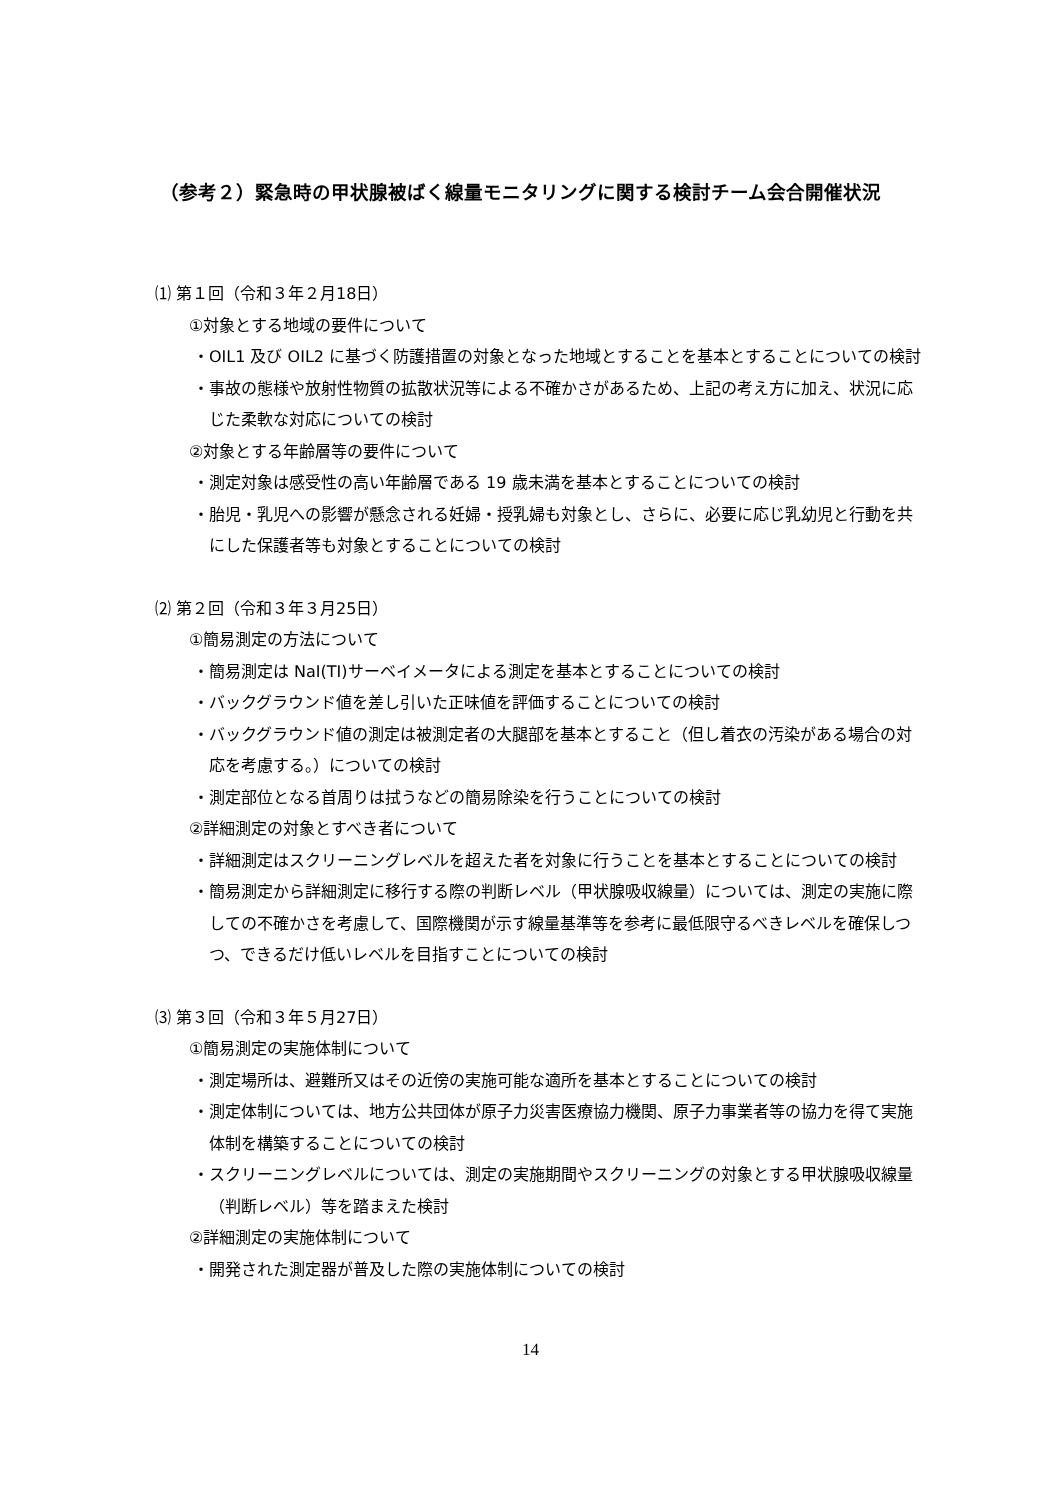（参考２）緊急時の甲状腺被ばく線量モニタリングに関する検討チーム会合開催状況
⑴ 第１回（令和３年２月18日）
①対象とする地域の要件について
・OIL1 及び OIL2 に基づく防護措置の対象となった地域とすることを基本とすることについての検討
・事故の態様や放射性物質の拡散状況等による不確かさがあるため、上記の考え方に加え、状況に応じた柔軟な対応についての検討
②対象とする年齢層等の要件について
・測定対象は感受性の高い年齢層である 19 歳未満を基本とすることについての検討
・胎児・乳児への影響が懸念される妊婦・授乳婦も対象とし、さらに、必要に応じ乳幼児と行動を共にした保護者等も対象とすることについての検討
⑵ 第２回（令和３年３月25日）
①簡易測定の方法について
・簡易測定は NaI(TI)サーベイメータによる測定を基本とすることについての検討
・バックグラウンド値を差し引いた正味値を評価することについての検討
・バックグラウンド値の測定は被測定者の大腿部を基本とすること（但し着衣の汚染がある場合の対応を考慮する。）についての検討
・測定部位となる首周りは拭うなどの簡易除染を行うことについての検討
②詳細測定の対象とすべき者について
・詳細測定はスクリーニングレベルを超えた者を対象に行うことを基本とすることについての検討
・簡易測定から詳細測定に移行する際の判断レベル（甲状腺吸収線量）については、測定の実施に際しての不確かさを考慮して、国際機関が示す線量基準等を参考に最低限守るべきレベルを確保しつつ、できるだけ低いレベルを目指すことについての検討
⑶ 第３回（令和３年５月27日）
①簡易測定の実施体制について
・測定場所は、避難所又はその近傍の実施可能な適所を基本とすることについての検討
・測定体制については、地方公共団体が原子力災害医療協力機関、原子力事業者等の協力を得て実施体制を構築することについての検討
・スクリーニングレベルについては、測定の実施期間やスクリーニングの対象とする甲状腺吸収線量（判断レベル）等を踏まえた検討
②詳細測定の実施体制について
・開発された測定器が普及した際の実施体制についての検討
14